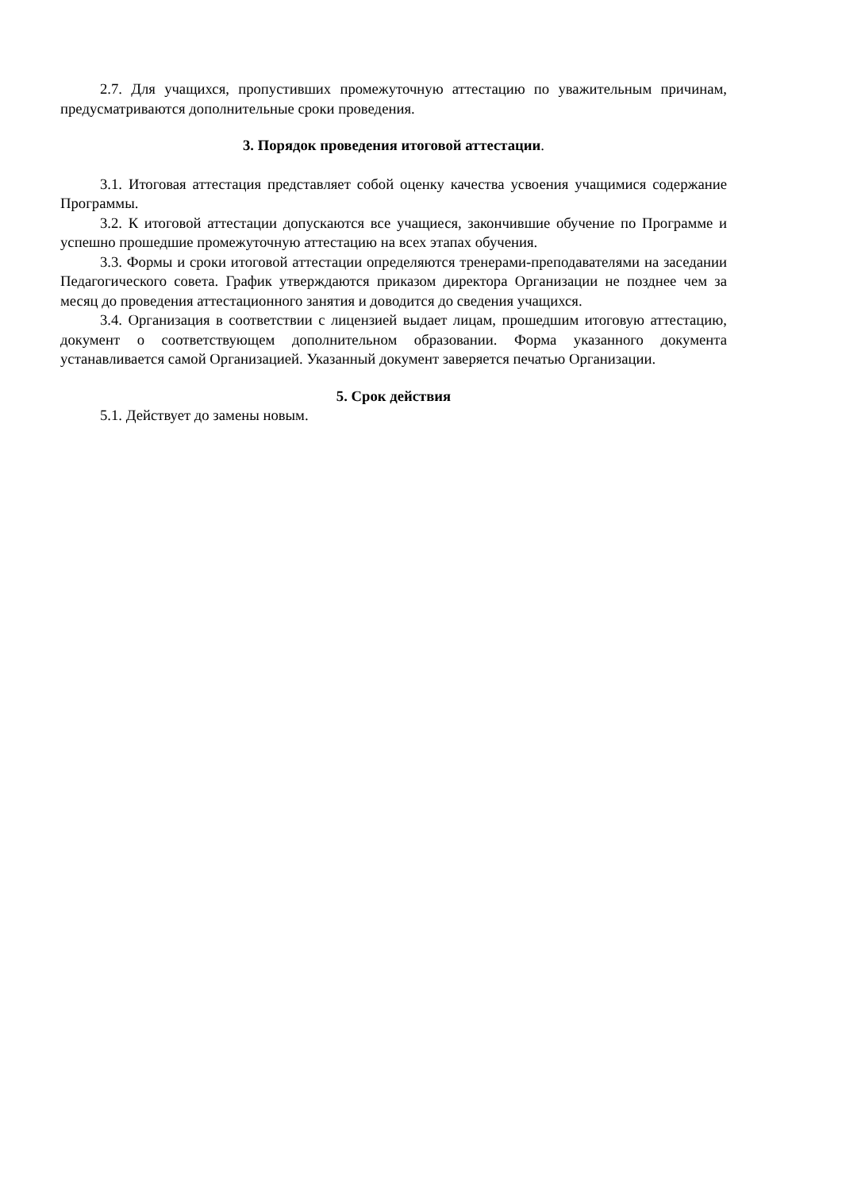2.7. Для учащихся, пропустивших промежуточную аттестацию по уважительным причинам, предусматриваются дополнительные сроки проведения.
3. Порядок проведения итоговой аттестации.
3.1. Итоговая аттестация представляет собой оценку качества усвоения учащимися содержание Программы.
3.2. К итоговой аттестации допускаются все учащиеся, закончившие обучение по Программе и успешно прошедшие промежуточную аттестацию на всех этапах обучения.
3.3. Формы и сроки итоговой аттестации определяются тренерами-преподавателями на заседании Педагогического совета. График утверждаются приказом директора Организации не позднее чем за месяц до проведения аттестационного занятия и доводится до сведения учащихся.
3.4. Организация в соответствии с лицензией выдает лицам, прошедшим итоговую аттестацию, документ о соответствующем дополнительном образовании. Форма указанного документа устанавливается самой Организацией. Указанный документ заверяется печатью Организации.
5. Срок действия
5.1. Действует до замены новым.